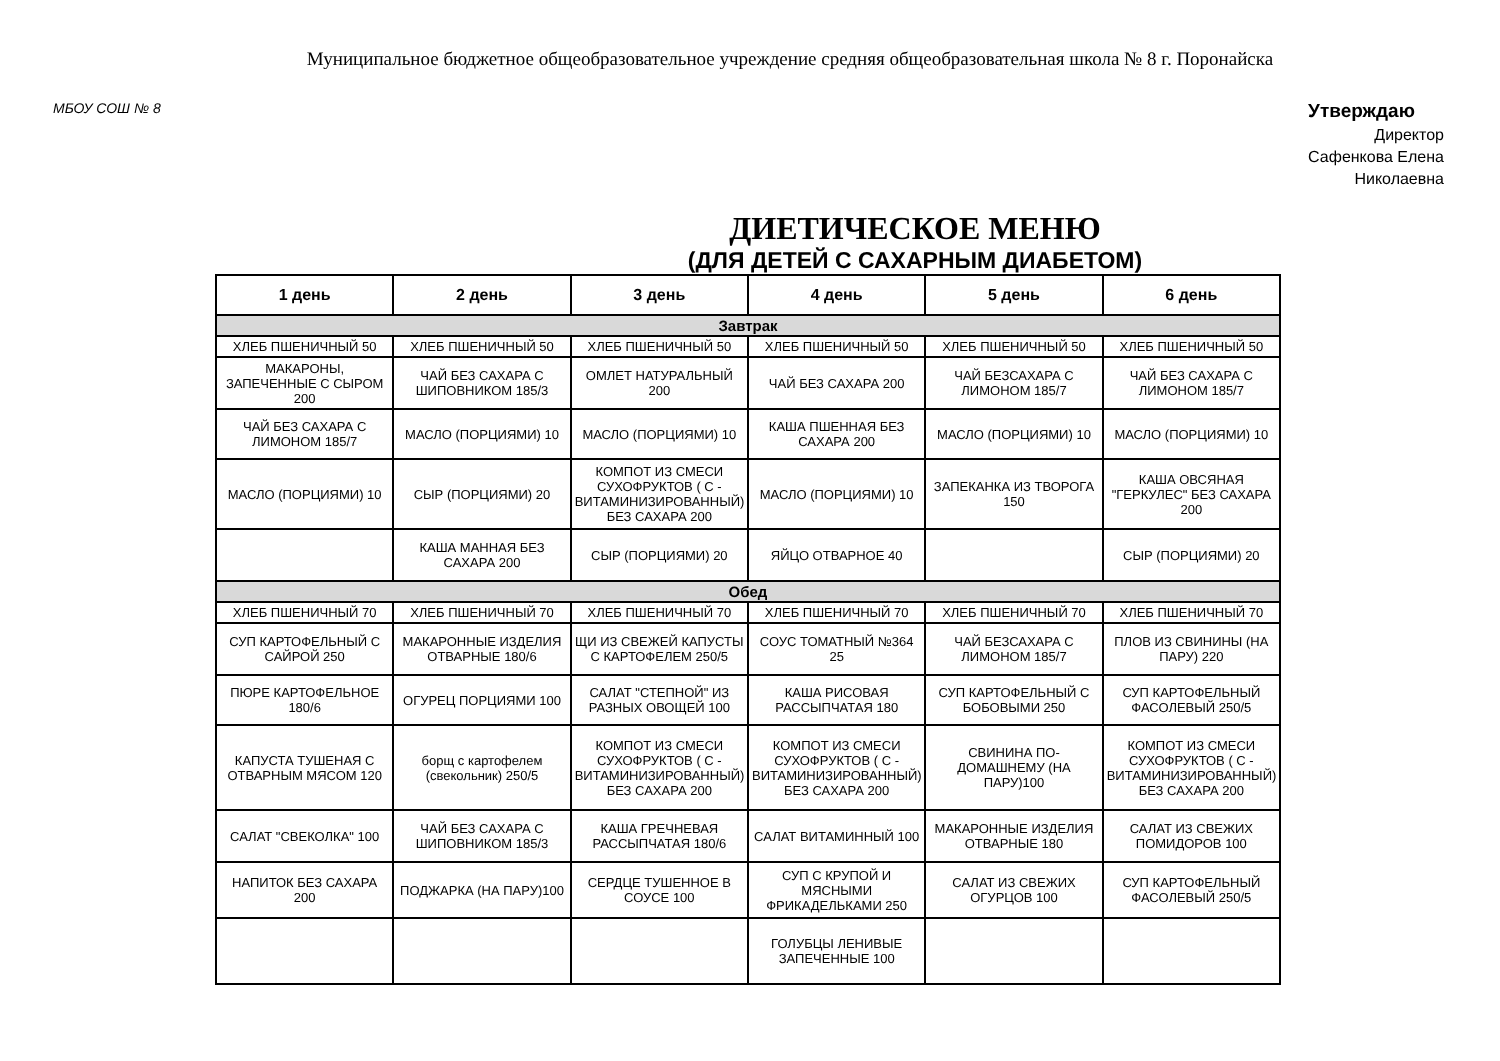Муниципальное бюджетное общеобразовательное учреждение средняя общеобразовательная школа № 8 г. Поронайска
МБОУ СОШ № 8
Утверждаю
Директор
Сафенкова Елена
Николаевна
ДИЕТИЧЕСКОЕ МЕНЮ
(ДЛЯ ДЕТЕЙ С САХАРНЫМ ДИАБЕТОМ)
| 1 день | 2 день | 3 день | 4 день | 5 день | 6 день |
| --- | --- | --- | --- | --- | --- |
| Завтрак | | | | | |
| ХЛЕБ ПШЕНИЧНЫЙ 50 | ХЛЕБ ПШЕНИЧНЫЙ 50 | ХЛЕБ ПШЕНИЧНЫЙ 50 | ХЛЕБ ПШЕНИЧНЫЙ 50 | ХЛЕБ ПШЕНИЧНЫЙ 50 | ХЛЕБ ПШЕНИЧНЫЙ 50 |
| МАКАРОНЫ, ЗАПЕЧЕННЫЕ С СЫРОМ 200 | ЧАЙ БЕЗ САХАРА С ШИПОВНИКОМ 185/3 | ОМЛЕТ НАТУРАЛЬНЫЙ 200 | ЧАЙ БЕЗ САХАРА 200 | ЧАЙ БЕЗСАХАРА С ЛИМОНОМ 185/7 | ЧАЙ БЕЗ САХАРА С ЛИМОНОМ 185/7 |
| ЧАЙ БЕЗ САХАРА С ЛИМОНОМ 185/7 | МАСЛО (ПОРЦИЯМИ) 10 | МАСЛО (ПОРЦИЯМИ) 10 | КАША ПШЕННАЯ БЕЗ САХАРА 200 | МАСЛО (ПОРЦИЯМИ) 10 | МАСЛО (ПОРЦИЯМИ) 10 |
| МАСЛО (ПОРЦИЯМИ) 10 | СЫР (ПОРЦИЯМИ) 20 | КОМПОТ ИЗ СМЕСИ СУХОФРУКТОВ ( С - ВИТАМИНИЗИРОВАННЫЙ) БЕЗ САХАРА 200 | МАСЛО (ПОРЦИЯМИ) 10 | ЗАПЕКАНКА ИЗ ТВОРОГА 150 | КАША ОВСЯНАЯ "ГЕРКУЛЕС" БЕЗ САХАРА 200 |
| | КАША МАННАЯ БЕЗ САХАРА 200 | СЫР (ПОРЦИЯМИ) 20 | ЯЙЦО ОТВАРНОЕ 40 | | СЫР (ПОРЦИЯМИ) 20 |
| Обед | | | | | |
| ХЛЕБ ПШЕНИЧНЫЙ 70 | ХЛЕБ ПШЕНИЧНЫЙ 70 | ХЛЕБ ПШЕНИЧНЫЙ 70 | ХЛЕБ ПШЕНИЧНЫЙ 70 | ХЛЕБ ПШЕНИЧНЫЙ 70 | ХЛЕБ ПШЕНИЧНЫЙ 70 |
| СУП КАРТОФЕЛЬНЫЙ С САЙРОЙ 250 | МАКАРОННЫЕ ИЗДЕЛИЯ ОТВАРНЫЕ 180/6 | ЩИ ИЗ СВЕЖЕЙ КАПУСТЫ С КАРТОФЕЛЕМ 250/5 | СОУС ТОМАТНЫЙ №364 25 | ЧАЙ БЕЗСАХАРА С ЛИМОНОМ 185/7 | ПЛОВ ИЗ СВИНИНЫ (НА ПАРУ) 220 |
| ПЮРЕ КАРТОФЕЛЬНОЕ 180/6 | ОГУРЕЦ ПОРЦИЯМИ 100 | САЛАТ "СТЕПНОЙ" ИЗ РАЗНЫХ ОВОЩЕЙ 100 | КАША РИСОВАЯ РАССЫПЧАТАЯ 180 | СУП КАРТОФЕЛЬНЫЙ С БОБОВЫМИ 250 | СУП КАРТОФЕЛЬНЫЙ ФАСОЛЕВЫЙ 250/5 |
| КАПУСТА ТУШЕНАЯ С ОТВАРНЫМ МЯСОМ 120 | борщ с картофелем (свекольник) 250/5 | КОМПОТ ИЗ СМЕСИ СУХОФРУКТОВ ( С - ВИТАМИНИЗИРОВАННЫЙ) БЕЗ САХАРА 200 | КОМПОТ ИЗ СМЕСИ СУХОФРУКТОВ ( С - ВИТАМИНИЗИРОВАННЫЙ) БЕЗ САХАРА 200 | СВИНИНА ПО-ДОМАШНЕМУ (НА ПАРУ)100 | КОМПОТ ИЗ СМЕСИ СУХОФРУКТОВ ( С - ВИТАМИНИЗИРОВАННЫЙ) БЕЗ САХАРА 200 |
| САЛАТ "СВЕКОЛКА" 100 | ЧАЙ БЕЗ САХАРА С ШИПОВНИКОМ 185/3 | КАША ГРЕЧНЕВАЯ РАССЫПЧАТАЯ 180/6 | САЛАТ ВИТАМИННЫЙ 100 | МАКАРОННЫЕ ИЗДЕЛИЯ ОТВАРНЫЕ 180 | САЛАТ ИЗ СВЕЖИХ ПОМИДОРОВ 100 |
| НАПИТОК БЕЗ САХАРА 200 | ПОДЖАРКА (НА ПАРУ)100 | СЕРДЦЕ ТУШЕННОЕ В СОУСЕ 100 | СУП С КРУПОЙ И МЯСНЫМИ ФРИКАДЕЛЬКАМИ 250 | САЛАТ ИЗ СВЕЖИХ ОГУРЦОВ 100 | СУП КАРТОФЕЛЬНЫЙ ФАСОЛЕВЫЙ 250/5 |
| | | | ГОЛУБЦЫ ЛЕНИВЫЕ ЗАПЕЧЕННЫЕ 100 | | |